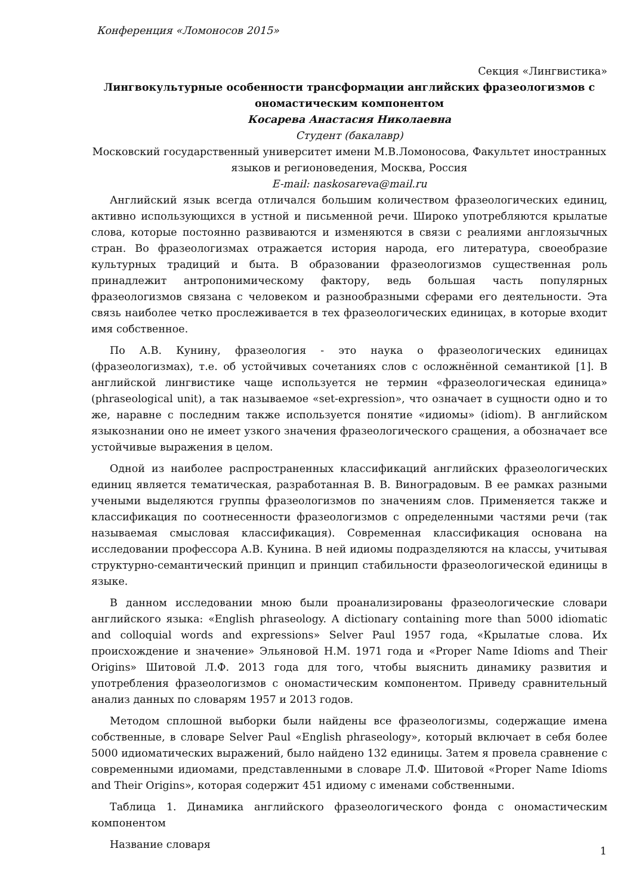Конференция «Ломоносов 2015»
Секция «Лингвистика»
Лингвокультурные особенности трансформации английских фразеологизмов с ономастическим компонентом
Косарева Анастасия Николаевна
Студент (бакалавр)
Московский государственный университет имени М.В.Ломоносова, Факультет иностранных языков и регионоведения, Москва, Россия
E-mail: naskosareva@mail.ru
Английский язык всегда отличался большим количеством фразеологических единиц, активно использующихся в устной и письменной речи. Широко употребляются крылатые слова, которые постоянно развиваются и изменяются в связи с реалиями англоязычных стран. Во фразеологизмах отражается история народа, его литература, своеобразие культурных традиций и быта. В образовании фразеологизмов существенная роль принадлежит антропонимическому фактору, ведь большая часть популярных фразеологизмов связана с человеком и разнообразными сферами его деятельности. Эта связь наиболее четко прослеживается в тех фразеологических единицах, в которые входит имя собственное.
По А.В. Кунину, фразеология - это наука о фразеологических единицах (фразеологизмах), т.е. об устойчивых сочетаниях слов с осложнённой семантикой [1]. В английской лингвистике чаще используется не термин «фразеологическая единица» (phraseological unit), а так называемое «set-expression», что означает в сущности одно и то же, наравне с последним также используется понятие «идиомы» (idiom). В английском языкознании оно не имеет узкого значения фразеологического сращения, а обозначает все устойчивые выражения в целом.
Одной из наиболее распространенных классификаций английских фразеологических единиц является тематическая, разработанная В. В. Виноградовым. В ее рамках разными учеными выделяются группы фразеологизмов по значениям слов. Применяется также и классификация по соотнесенности фразеологизмов с определенными частями речи (так называемая смысловая классификация). Современная классификация основана на исследовании профессора А.В. Кунина. В ней идиомы подразделяются на классы, учитывая структурно-семантический принцип и принцип стабильности фразеологической единицы в языке.
В данном исследовании мною были проанализированы фразеологические словари английского языка: «English phraseology. A dictionary containing more than 5000 idiomatic and colloquial words and expressions» Selver Paul 1957 года, «Крылатые слова. Их происхождение и значение» Эльяновой Н.М. 1971 года и «Proper Name Idioms and Their Origins» Шитовой Л.Ф. 2013 года для того, чтобы выяснить динамику развития и употребления фразеологизмов с ономастическим компонентом. Приведу сравнительный анализ данных по словарям 1957 и 2013 годов.
Методом сплошной выборки были найдены все фразеологизмы, содержащие имена собственные, в словаре Selver Paul «English phraseology», который включает в себя более 5000 идиоматических выражений, было найдено 132 единицы. Затем я провела сравнение с современными идиомами, представленными в словаре Л.Ф. Шитовой «Proper Name Idioms and Their Origins», которая содержит 451 идиому с именами собственными.
Таблица 1. Динамика английского фразеологического фонда с ономастическим компонентом
Название словаря
1